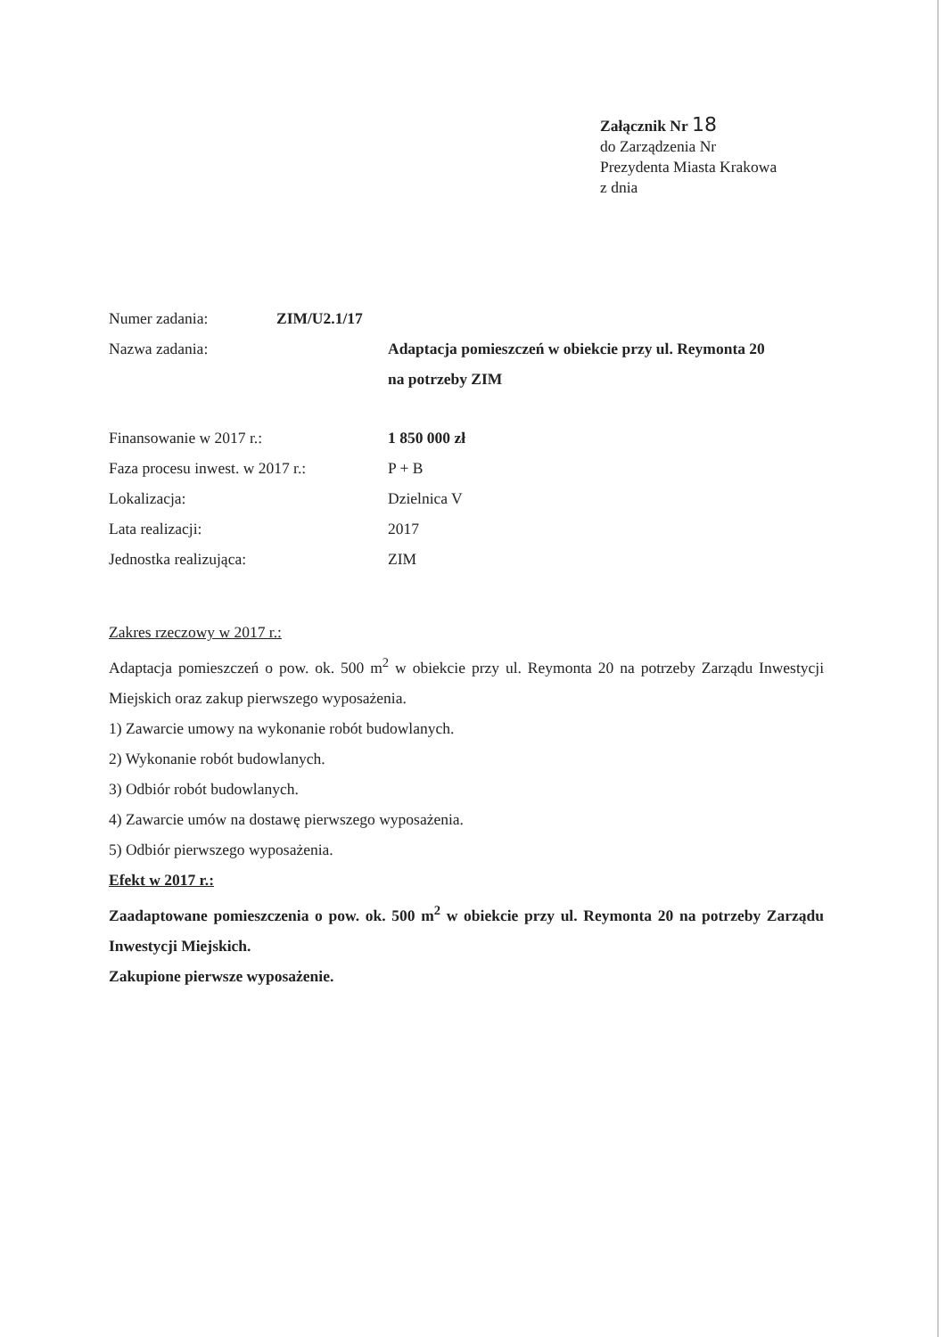Załącznik Nr 18
do Zarządzenia Nr
Prezydenta Miasta Krakowa
z dnia
Numer zadania: ZIM/U2.1/17
Nazwa zadania: Adaptacja pomieszczeń w obiekcie przy ul. Reymonta 20
na potrzeby ZIM
Finansowanie w 2017 r.: 1 850 000 zł
Faza procesu inwest. w 2017 r.:
P + B
Lokalizacja: Dzielnica V
Lata realizacji: 2017
Jednostka realizująca: ZIM
Zakres rzeczowy w 2017 r.:
Adaptacja pomieszczeń o pow. ok. 500 m<sup>2</sup> w obiekcie przy ul. Reymonta 20 na potrzeby Zarządu Inwestycji Miejskich oraz zakup pierwszego wyposażenia.
1) Zawarcie umowy na wykonanie robót budowlanych.
2) Wykonanie robót budowlanych.
3) Odbiór robót budowlanych.
4) Zawarcie umów na dostawę pierwszego wyposażenia.
5) Odbiór pierwszego wyposażenia.
Efekt w 2017 r.:
Zaadaptowane pomieszczenia o pow. ok. 500 m<sup>2</sup> w obiekcie przy ul. Reymonta 20 na potrzeby Zarządu Inwestycji Miejskich.
Zakupione pierwsze wyposażenie.